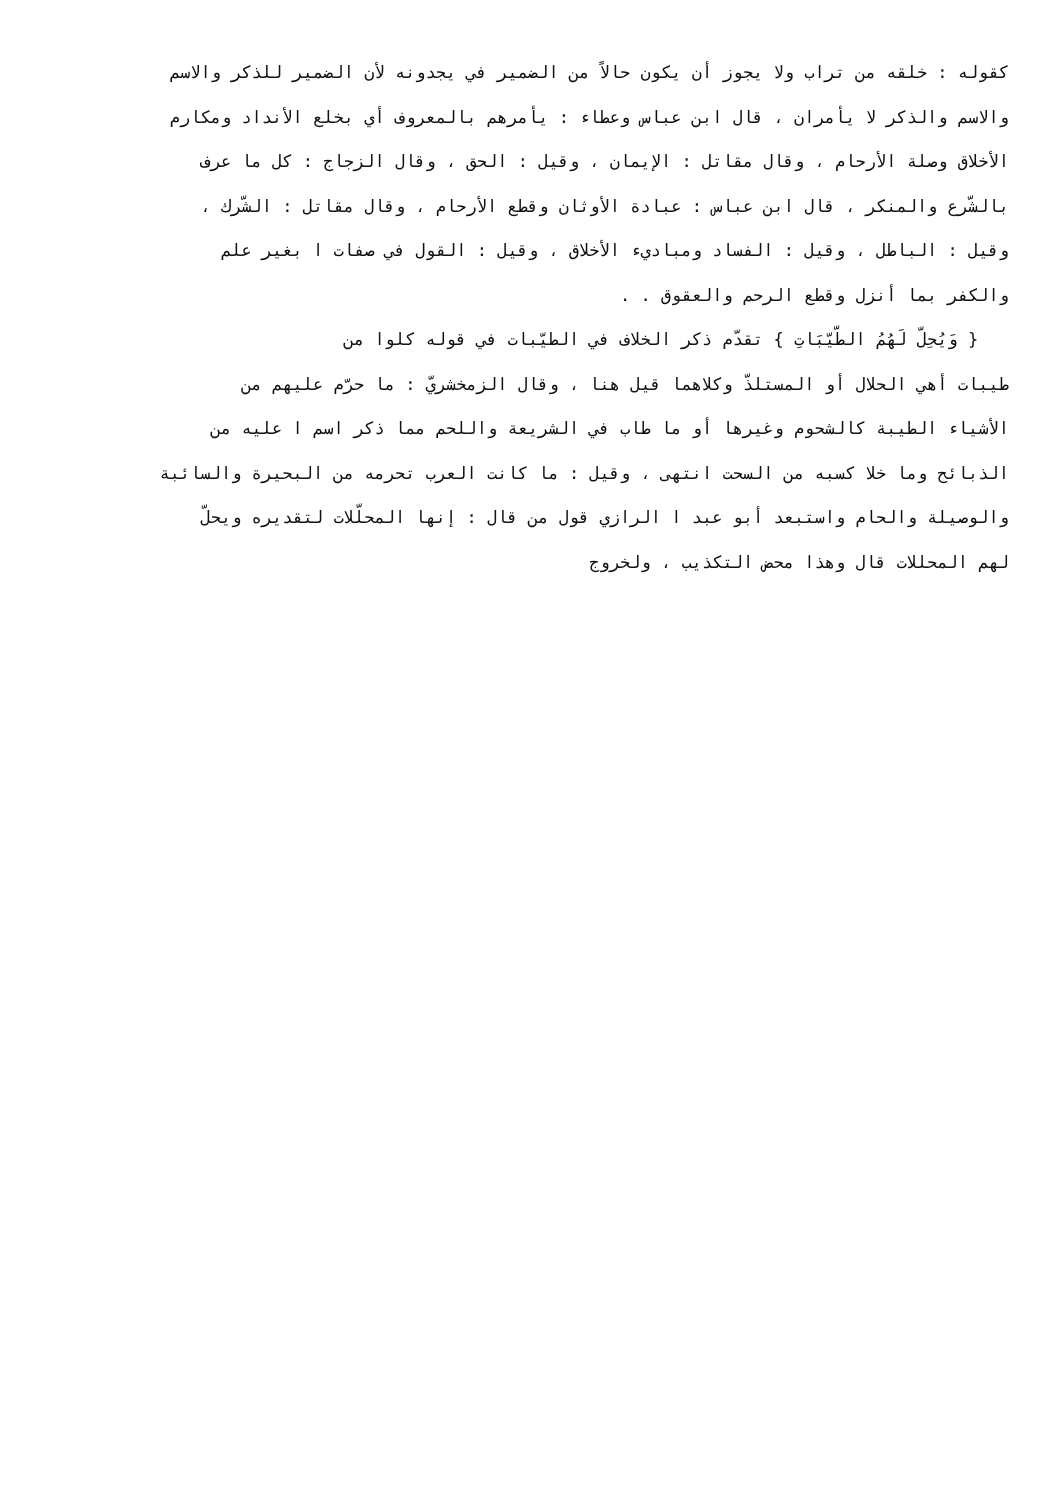كقوله : خلقه من تراب ولا يجوز أن يكون حالاً من الضمير في يجدونه لأن الضمير للذكر والاسم
والاسم والذكر لا يأمران ، قال ابن عباس وعطاء : يأمرهم بالمعروف أي بخلع الأنداد ومكارم
الأخلاق وصلة الأرحام ، وقال مقاتل : الإيمان ، وقيل : الحق ، وقال الزجاج : كل ما عرف
بالشّرع والمنكر ، قال ابن عباس : عبادة الأوثان وقطع الأرحام ، وقال مقاتل : الشّرك ،
وقيل : الباطل ، وقيل : الفساد ومباديء الأخلاق ، وقيل : القول في صفات ا بغير علم
والكفر بما أنزل وقطع الرحم والعقوق . .
{ وَيُحِلّ لَهُمُ الطّيّبَاتِ } تقدّم ذكر الخلاف في الطيّبات في قوله كلوا من
طيبات أهي الحلال أو المستلذّ وكلاهما قيل هنا ، وقال الزمخشريّ : ما حرّم عليهم من
الأشياء الطيبة كالشحوم وغيرها أو ما طاب في الشريعة واللحم مما ذكر اسم ا عليه من
الذبائح وما خلا كسبه من السحت انتهى ، وقيل : ما كانت العرب تحرمه من البحيرة والسائبة
والوصيلة والحام واستبعد أبو عبد ا الرازي قول من قال : إنها المحلّلات لتقديره ويحلّ
لهم المحللات قال وهذا محض التكذيب ، ولخروج